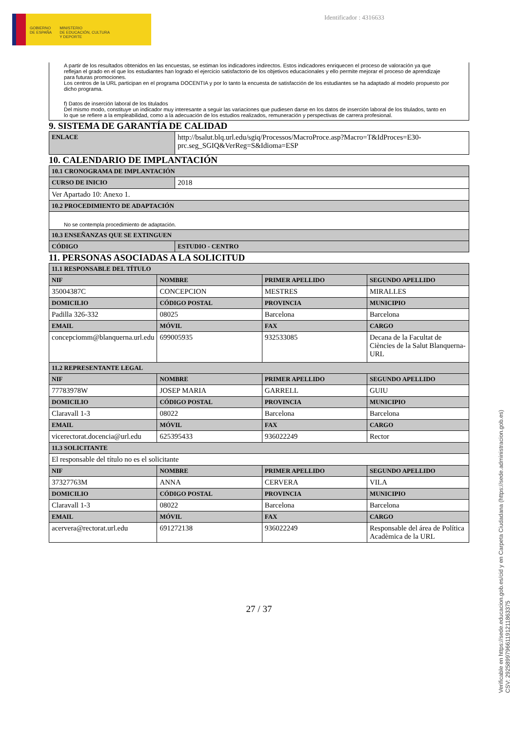GOBIERNO
DE ESPAÑA
MINISTERIO
DE EDUCACIÓN, CULTURA
Y DEPORTE
Identificador : 4316633
A partir de los resultados obtenidos en las encuestas, se estiman los indicadores indirectos. Estos indicadores enriquecen el proceso de valoración ya que reflejan el grado en el que los estudiantes han logrado el ejercicio satisfactorio de los objetivos educacionales y ello permite mejorar el proceso de aprendizaje para futuras promociones.
Los centros de la URL participan en el programa DOCENTIA y por lo tanto la encuesta de satisfacción de los estudiantes se ha adaptado al modelo propuesto por dicho programa.
f) Datos de inserción laboral de los titulados
Del mismo modo, constituye un indicador muy interesante a seguir las variaciones que pudiesen darse en los datos de inserción laboral de los titulados, tanto en lo que se refiere a la empleabilidad, como a la adecuación de los estudios realizados, remuneración y perspectivas de carrera profesional.
9. SISTEMA DE GARANTÍA DE CALIDAD
| ENLACE | http://bsalut.blq.url.edu/sgiq/Processos/MacroProce.asp?Macro=T&IdProces=E30-prc.seg_SGIQ&VerReg=S&Idioma=ESP |
10. CALENDARIO DE IMPLANTACIÓN
| 10.1 CRONOGRAMA DE IMPLANTACIÓN | |
| --- | --- |
| CURSO DE INICIO | 2018 |
| Ver Apartado 10: Anexo 1. | |
| 10.2 PROCEDIMIENTO DE ADAPTACIÓN | |
| No se contempla procedimiento de adaptación. | |
| 10.3 ENSEÑANZAS QUE SE EXTINGUEN | |
| CÓDIGO | ESTUDIO - CENTRO |
11. PERSONAS ASOCIADAS A LA SOLICITUD
| 11.1 RESPONSABLE DEL TÍTULO | | | |
| --- | --- | --- | --- |
| NIF | NOMBRE | PRIMER APELLIDO | SEGUNDO APELLIDO |
| 35004387C | CONCEPCION | MESTRES | MIRALLES |
| DOMICILIO | CÓDIGO POSTAL | PROVINCIA | MUNICIPIO |
| Padilla 326-332 | 08025 | Barcelona | Barcelona |
| EMAIL | MÓVIL | FAX | CARGO |
| concepciomm@blanquerna.url.edu | 699005935 | 932533085 | Decana de la Facultat de Ciències de la Salut Blanquerna-URL |
| 11.2 REPRESENTANTE LEGAL | | | |
| NIF | NOMBRE | PRIMER APELLIDO | SEGUNDO APELLIDO |
| 77783978W | JOSEP MARIA | GARRELL | GUIU |
| DOMICILIO | CÓDIGO POSTAL | PROVINCIA | MUNICIPIO |
| Claravall 1-3 | 08022 | Barcelona | Barcelona |
| EMAIL | MÓVIL | FAX | CARGO |
| vicerectorat.docencia@url.edu | 625395433 | 936022249 | Rector |
| 11.3 SOLICITANTE | | | |
| El responsable del título no es el solicitante | | | |
| NIF | NOMBRE | PRIMER APELLIDO | SEGUNDO APELLIDO |
| 37327763M | ANNA | CERVERA | VILA |
| DOMICILIO | CÓDIGO POSTAL | PROVINCIA | MUNICIPIO |
| Claravall 1-3 | 08022 | Barcelona | Barcelona |
| EMAIL | MÓVIL | FAX | CARGO |
| acervera@rectorat.url.edu | 691272138 | 936022249 | Responsable del área de Política Acadèmica de la URL |
27 / 37
Verificable en https://sede.educacion.gob.es/cid y en Carpeta Ciudadana (https://sede.administracion.gob.es)
CSV: 292589979661191211863375